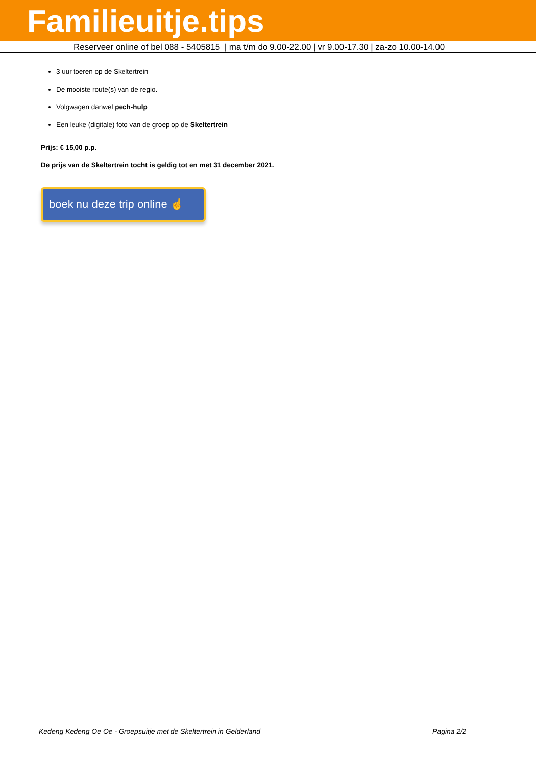Familieuitje.tips
Reserveer online of bel 088 - 5405815 | ma t/m do 9.00-22.00 | vr 9.00-17.30 | za-zo 10.00-14.00
3 uur toeren op de Skeltertrein
De mooiste route(s) van de regio.
Volgwagen danwel pech-hulp
Een leuke (digitale) foto van de groep op de Skeltertrein
Prijs: € 15,00 p.p.
De prijs van de Skeltertrein tocht is geldig tot en met 31 december 2021.
boek nu deze trip online ☝
Kedeng Kedeng Oe Oe - Groepsuitje met de Skeltertrein in Gelderland Pagina 2/2